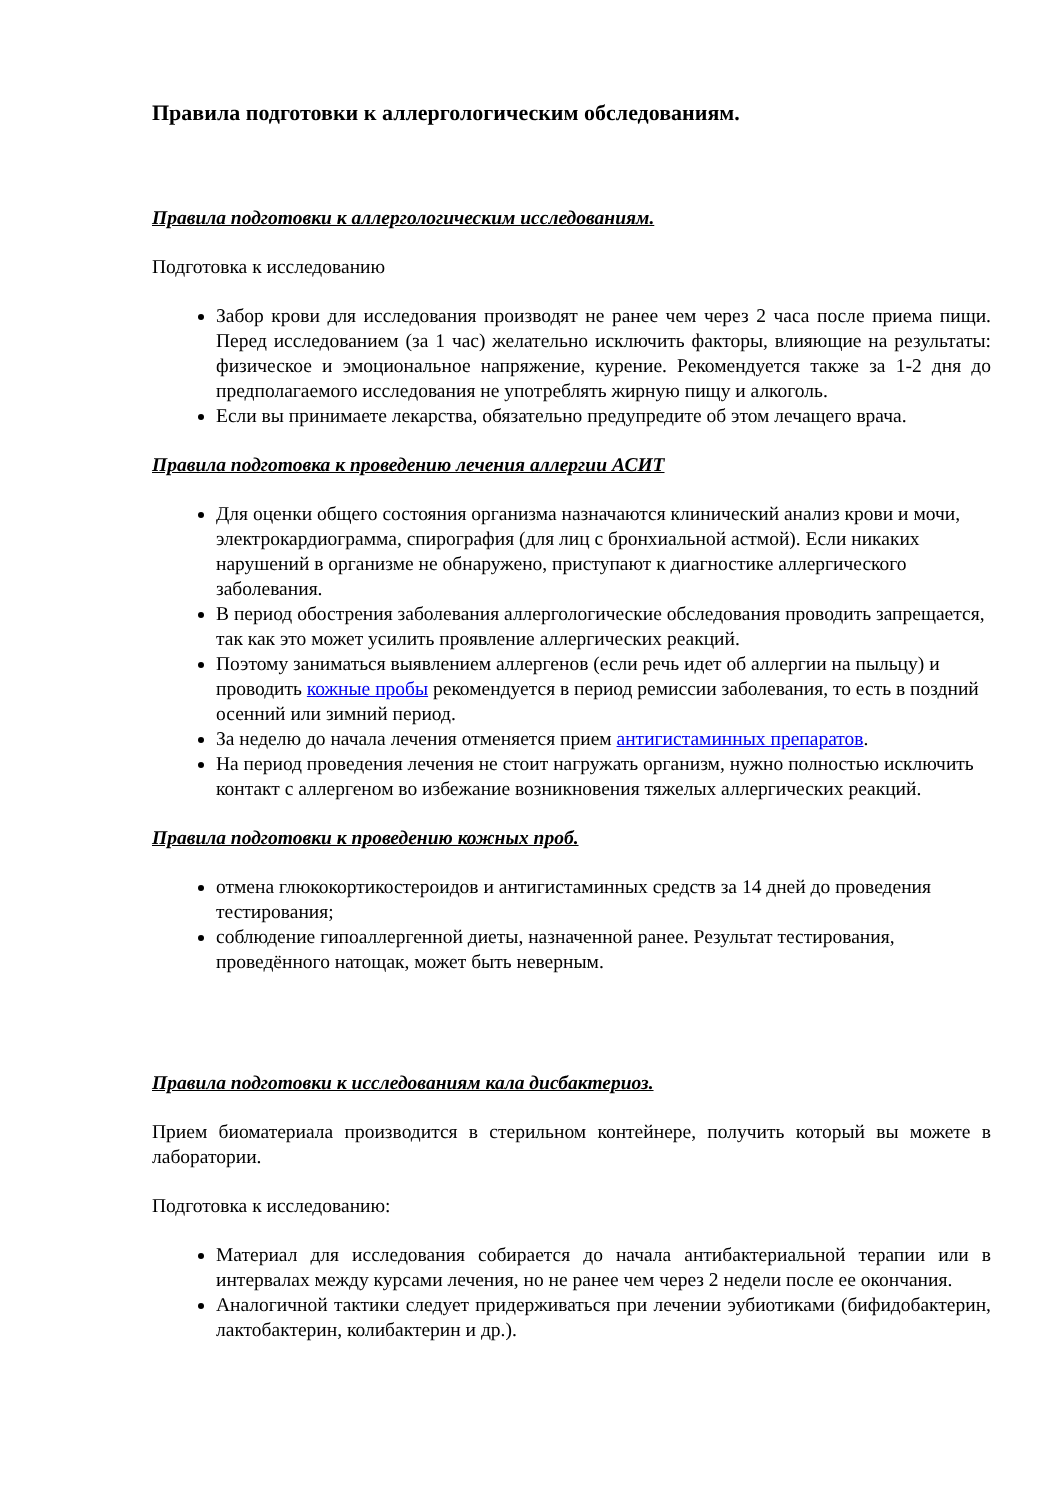Правила подготовки к аллергологическим обследованиям.
Правила подготовки к аллергологическим исследованиям.
Подготовка к исследованию
Забор крови для исследования производят не ранее чем через 2 часа после приема пищи. Перед исследованием (за 1 час) желательно исключить факторы, влияющие на результаты: физическое и эмоциональное напряжение, курение. Рекомендуется также за 1-2 дня до предполагаемого исследования не употреблять жирную пищу и алкоголь.
Если вы принимаете лекарства, обязательно предупредите об этом лечащего врача.
Правила подготовка к проведению лечения аллергии АСИТ
Для оценки общего состояния организма назначаются клинический анализ крови и мочи, электрокардиограмма, спирография (для лиц с бронхиальной астмой). Если никаких нарушений в организме не обнаружено, приступают к диагностике аллергического заболевания.
В период обострения заболевания аллергологические обследования проводить запрещается, так как это может усилить проявление аллергических реакций.
Поэтому заниматься выявлением аллергенов (если речь идет об аллергии на пыльцу) и проводить кожные пробы рекомендуется в период ремиссии заболевания, то есть в поздний осенний или зимний период.
За неделю до начала лечения отменяется прием антигистаминных препаратов.
На период проведения лечения не стоит нагружать организм, нужно полностью исключить контакт с аллергеном во избежание возникновения тяжелых аллергических реакций.
Правила подготовки к проведению кожных проб.
отмена глюкокортикостероидов и антигистаминных средств за 14 дней до проведения тестирования;
соблюдение гипоаллергенной диеты, назначенной ранее. Результат тестирования, проведённого натощак, может быть неверным.
Правила подготовки к исследованиям кала дисбактериоз.
Прием биоматериала производится в стерильном контейнере, получить который вы можете в лаборатории.
Подготовка к исследованию:
Материал для исследования собирается до начала антибактериальной терапии или в интервалах между курсами лечения, но не ранее чем через 2 недели после ее окончания.
Аналогичной тактики следует придерживаться при лечении эубиотиками (бифидобактерин, лактобактерин, колибактерин и др.).